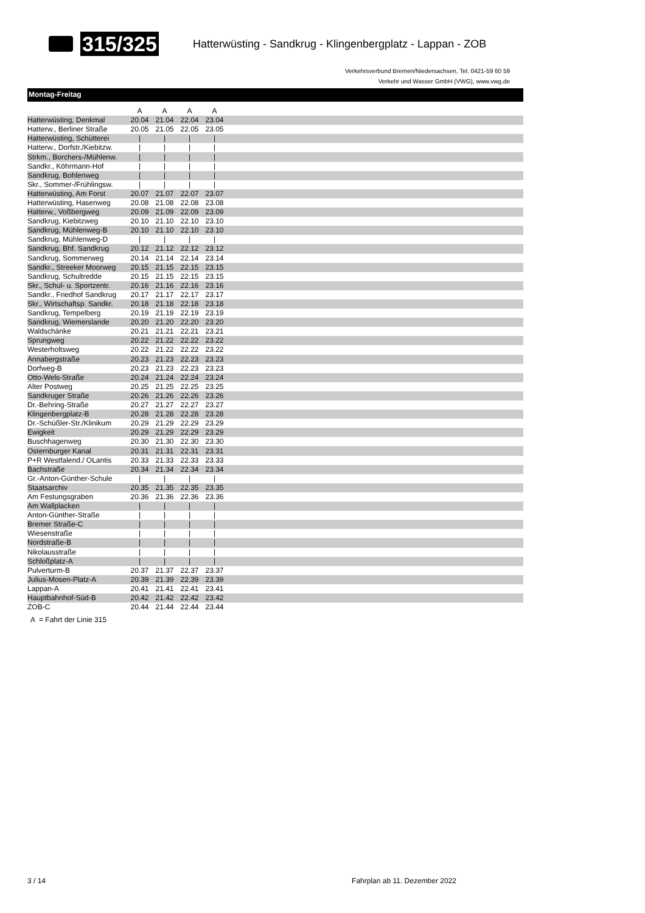315/325 Hatterwüsting - Sandkrug - Klingenbergplatz - Lappan - ZOB
Verkehrsverbund Bremen/Niedersachsen, Tel. 0421-59 60 59
Verkehr und Wasser GmbH (VWG), www.vwg.de
Montag-Freitag
| | A | A | A | A | |
| --- | --- | --- | --- | --- | --- |
| Hatterwüsting, Denkmal | 20.04 | 21.04 | 22.04 | 23.04 | |
| Hatterw., Berliner Straße | 20.05 | 21.05 | 22.05 | 23.05 | |
| Hatterwüsting, Schütterei | / | / | / | / | |
| Hatterw., Dorfstr./Kiebitzw. | / | / | / | / | |
| Strkm., Borchers-/Mühlenw. | / | / | / | / | |
| Sandkr., Köhrmann-Hof | / | / | / | / | |
| Sandkrug, Bohlenweg | / | / | / | / | |
| Skr., Sommer-/Frühlingsw. | / | / | / | / | |
| Hatterwüsting, Am Forst | 20.07 | 21.07 | 22.07 | 23.07 | |
| Hatterwüsting, Hasenweg | 20.08 | 21.08 | 22.08 | 23.08 | |
| Hatterw., Voßbergweg | 20.09 | 21.09 | 22.09 | 23.09 | |
| Sandkrug, Kiebitzweg | 20.10 | 21.10 | 22.10 | 23.10 | |
| Sandkrug, Mühlenweg-B | 20.10 | 21.10 | 22.10 | 23.10 | |
| Sandkrug, Mühlenweg-D | / | / | / | / | |
| Sandkrug, Bhf. Sandkrug | 20.12 | 21.12 | 22.12 | 23.12 | |
| Sandkrug, Sommerweg | 20.14 | 21.14 | 22.14 | 23.14 | |
| Sandkr., Streeker Moorweg | 20.15 | 21.15 | 22.15 | 23.15 | |
| Sandkrug, Schultredde | 20.15 | 21.15 | 22.15 | 23.15 | |
| Skr., Schul- u. Sportzentr. | 20.16 | 21.16 | 22.16 | 23.16 | |
| Sandkr., Friedhof Sandkrug | 20.17 | 21.17 | 22.17 | 23.17 | |
| Skr., Wirtschaftsp. Sandkr. | 20.18 | 21.18 | 22.18 | 23.18 | |
| Sandkrug, Tempelberg | 20.19 | 21.19 | 22.19 | 23.19 | |
| Sandkrug, Wiemerslande | 20.20 | 21.20 | 22.20 | 23.20 | |
| Waldschänke | 20.21 | 21.21 | 22.21 | 23.21 | |
| Sprungweg | 20.22 | 21.22 | 22.22 | 23.22 | |
| Westerholtsweg | 20.22 | 21.22 | 22.22 | 23.22 | |
| Annabergstraße | 20.23 | 21.23 | 22.23 | 23.23 | |
| Dorfweg-B | 20.23 | 21.23 | 22.23 | 23.23 | |
| Otto-Wels-Straße | 20.24 | 21.24 | 22.24 | 23.24 | |
| Alter Postweg | 20.25 | 21.25 | 22.25 | 23.25 | |
| Sandkruger Straße | 20.26 | 21.26 | 22.26 | 23.26 | |
| Dr.-Behring-Straße | 20.27 | 21.27 | 22.27 | 23.27 | |
| Klingenbergplatz-B | 20.28 | 21.28 | 22.28 | 23.28 | |
| Dr.-Schüßler-Str./Klinikum | 20.29 | 21.29 | 22.29 | 23.29 | |
| Ewigkeit | 20.29 | 21.29 | 22.29 | 23.29 | |
| Buschhagenweg | 20.30 | 21.30 | 22.30 | 23.30 | |
| Osternburger Kanal | 20.31 | 21.31 | 22.31 | 23.31 | |
| P+R Westfalend./ OLantis | 20.33 | 21.33 | 22.33 | 23.33 | |
| Bachstraße | 20.34 | 21.34 | 22.34 | 23.34 | |
| Gr.-Anton-Günther-Schule | / | / | / | / | |
| Staatsarchiv | 20.35 | 21.35 | 22.35 | 23.35 | |
| Am Festungsgraben | 20.36 | 21.36 | 22.36 | 23.36 | |
| Am Wallplacken | / | / | / | / | |
| Anton-Günther-Straße | / | / | / | / | |
| Bremer Straße-C | / | / | / | / | |
| Wiesenstraße | / | / | / | / | |
| Nordstraße-B | / | / | / | / | |
| Nikolausstraße | / | / | / | / | |
| Schloßplatz-A | / | / | / | / | |
| Pulverturm-B | 20.37 | 21.37 | 22.37 | 23.37 | |
| Julius-Mosen-Platz-A | 20.39 | 21.39 | 22.39 | 23.39 | |
| Lappan-A | 20.41 | 21.41 | 22.41 | 23.41 | |
| Hauptbahnhof-Süd-B | 20.42 | 21.42 | 22.42 | 23.42 | |
| ZOB-C | 20.44 | 21.44 | 22.44 | 23.44 | |
A = Fahrt der Linie 315
3 / 14 Fahrplan ab 11. Dezember 2022